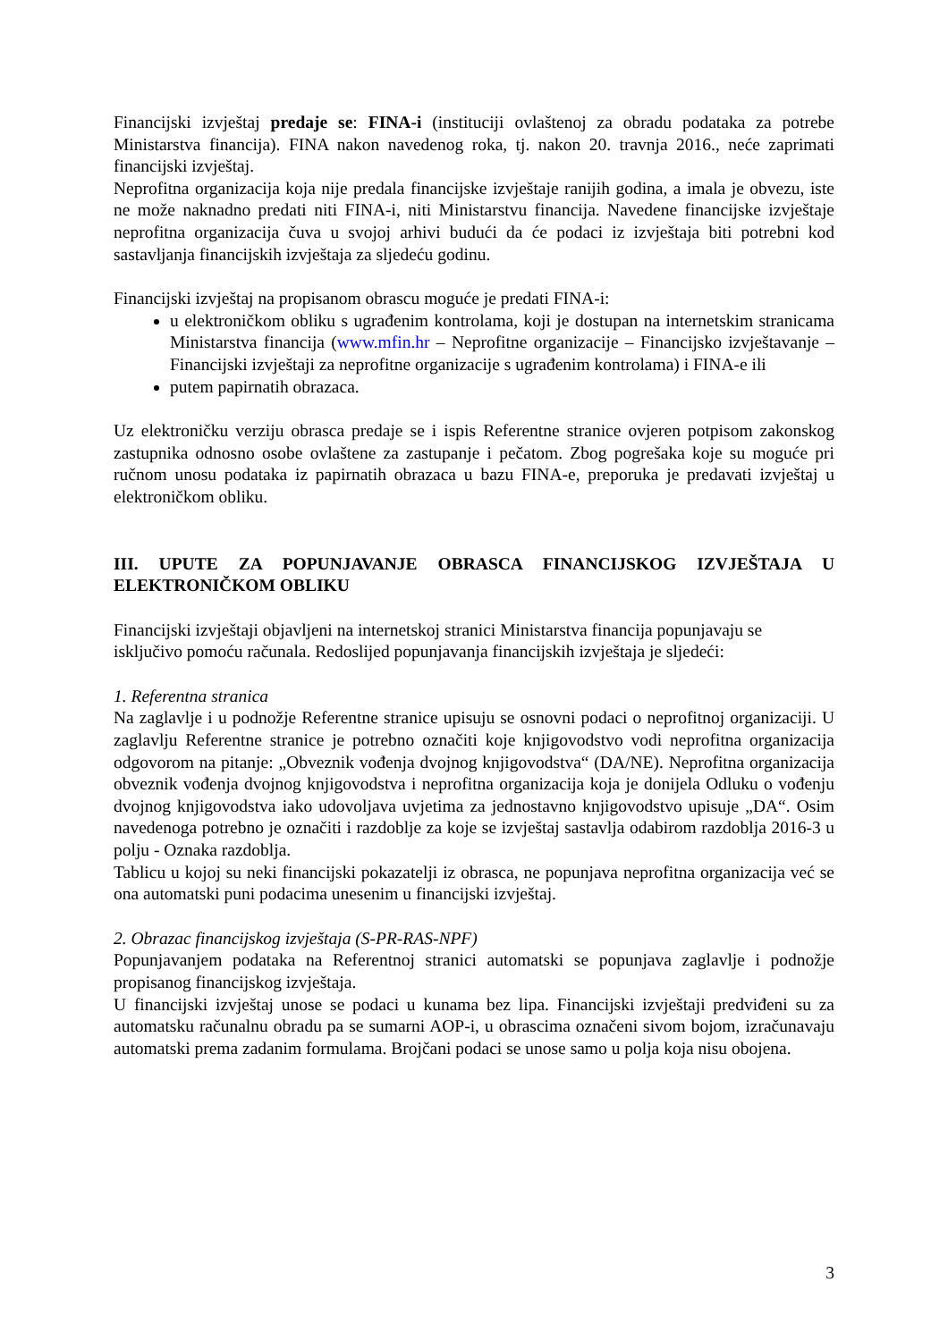Financijski izvještaj predaje se: FINA-i (instituciji ovlaštenoj za obradu podataka za potrebe Ministarstva financija). FINA nakon navedenog roka, tj. nakon 20. travnja 2016., neće zaprimati financijski izvještaj.
Neprofitna organizacija koja nije predala financijske izvještaje ranijih godina, a imala je obvezu, iste ne može naknadno predati niti FINA-i, niti Ministarstvu financija. Navedene financijske izvještaje neprofitna organizacija čuva u svojoj arhivi budući da će podaci iz izvještaja biti potrebni kod sastavljanja financijskih izvještaja za sljedeću godinu.
Financijski izvještaj na propisanom obrascu moguće je predati FINA-i:
u elektroničkom obliku s ugrađenim kontrolama, koji je dostupan na internetskim stranicama Ministarstva financija (www.mfin.hr – Neprofitne organizacije – Financijsko izvještavanje – Financijski izvještaji za neprofitne organizacije s ugrađenim kontrolama) i FINA-e ili
putem papirnatih obrazaca.
Uz elektroničku verziju obrasca predaje se i ispis Referentne stranice ovjeren potpisom zakonskog zastupnika odnosno osobe ovlaštene za zastupanje i pečatom. Zbog pogrešaka koje su moguće pri ručnom unosu podataka iz papirnatih obrazaca u bazu FINA-e, preporuka je predavati izvještaj u elektroničkom obliku.
III. UPUTE ZA POPUNJAVANJE OBRASCA FINANCIJSKOG IZVJEŠTAJA U ELEKTRONIČKOM OBLIKU
Financijski izvještaji objavljeni na internetskoj stranici Ministarstva financija popunjavaju se isključivo pomoću računala. Redoslijed popunjavanja financijskih izvještaja je sljedeći:
1. Referentna stranica
Na zaglavlje i u podnožje Referentne stranice upisuju se osnovni podaci o neprofitnoj organizaciji. U zaglavlju Referentne stranice je potrebno označiti koje knjigovodstvo vodi neprofitna organizacija odgovorom na pitanje: „Obveznik vođenja dvojnog knjigovodstva“ (DA/NE). Neprofitna organizacija obveznik vođenja dvojnog knjigovodstva i neprofitna organizacija koja je donijela Odluku o vođenju dvojnog knjigovodstva iako udovoljava uvjetima za jednostavno knjigovodstvo upisuje „DA“. Osim navedenoga potrebno je označiti i razdoblje za koje se izvještaj sastavlja odabirom razdoblja 2016-3 u polju - Oznaka razdoblja.
Tablicu u kojoj su neki financijski pokazatelji iz obrasca, ne popunjava neprofitna organizacija već se ona automatski puni podacima unesenim u financijski izvještaj.
2. Obrazac financijskog izvještaja (S-PR-RAS-NPF)
Popunjavanjem podataka na Referentnoj stranici automatski se popunjava zaglavlje i podnožje propisanog financijskog izvještaja.
U financijski izvještaj unose se podaci u kunama bez lipa. Financijski izvještaji predviđeni su za automatsku računalnu obradu pa se sumarni AOP-i, u obrascima označeni sivom bojom, izračunavaju automatski prema zadanim formulama. Brojčani podaci se unose samo u polja koja nisu obojena.
3